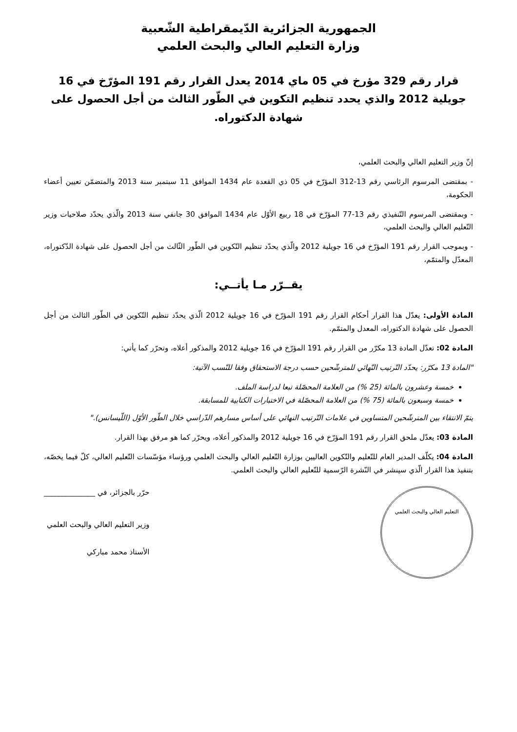الجمهورية الجزائرية الدّيمقراطية الشّعبية
وزارة التعليم العالي والبحث العلمي
قرار رقم 329 مؤرخ في 05 ماي 2014 يعدل القرار رقم 191 المؤرّخ في 16 جويلية 2012 والذي يحدد تنظيم التكوين في الطّور الثالث من أجل الحصول على شهادة الدكتوراه.
إنّ وزير التعليم العالي والبحث العلمي،
- بمقتضى المرسوم الرئاسي رقم 13-312 المؤرّخ في 05 ذي القعدة عام 1434 الموافق 11 سبتمبر سنة 2013 والمتضمّن تعيين أعضاء الحكومة،
- وبمقتضى المرسوم التّنفيذي رقم 13-77 المؤرّخ في 18 ربيع الأوّل عام 1434 الموافق 30 جانفي سنة 2013 والّذي يحدّد صلاحيات وزير التّعليم العالي والبحث العلمي،
- وبموجب القرار رقم 191 المؤرّخ في 16 جويلية 2012 والّذي يحدّد تنظيم التّكوين في الطّور الثّالث من أجل الحصول على شهادة الدّكتوراه، المعدّل والمتمّم،
يقــرّر مـا يأتــي:
المادة الأولى: يعدّل هذا القرار أحكام القرار رقم 191 المؤرّخ في 16 جويلية 2012 الّذي يحدّد تنظيم التّكوين في الطّور الثالث من أجل الحصول على شهادة الدكتوراه، المعدل والمتمّم.
المادة 02: تعدّل المادة 13 مكرّر من القرار رقم 191 المؤرّخ في 16 جويلية 2012 والمذكور أعلاه، وتحرّر كما يأتي:
"المادة 13 مكرّر: يحدّد التّرتيب النّهائي للمترشّحين حسب درجة الاستحقاق وفقا للنّسب الآتية:
خمسة وعشرون بالمائة (25 %) من العلامة المحصّلة تبعا لدراسة الملف.
خمسة وسبعون بالمائة (75 %) من العلامة المحصّلة في الاختبارات الكتابية للمسابقة.
يتمّ الانتقاء بين المترشّحين المتساوين في علامات التّرتيب النهائي على أساس مسارهم الدّراسي خلال الطّور الأوّل (اللّيسانس)."
المادة 03: يعدّل ملحق القرار رقم 191 المؤرّخ في 16 جويلية 2012 والمذكور أعلاه، ويحرّر كما هو مرفق بهذا القرار.
المادة 04: يكلّف المدير العام للتّعليم والتّكوين العاليين بوزارة التّعليم العالي والبحث العلمي ورؤساء مؤسّسات التّعليم العالي، كلّ فيما يخصّه، بتنفيذ هذا القرار الّذي سينشر في النّشرة الرّسمية للتّعليم العالي والبحث العلمي.
التعليم العالي والبحث العلمي
حرّر بالجزائر، في ______________
وزير التعليم العالي والبحث العلمي
الأستاذ محمد مباركي